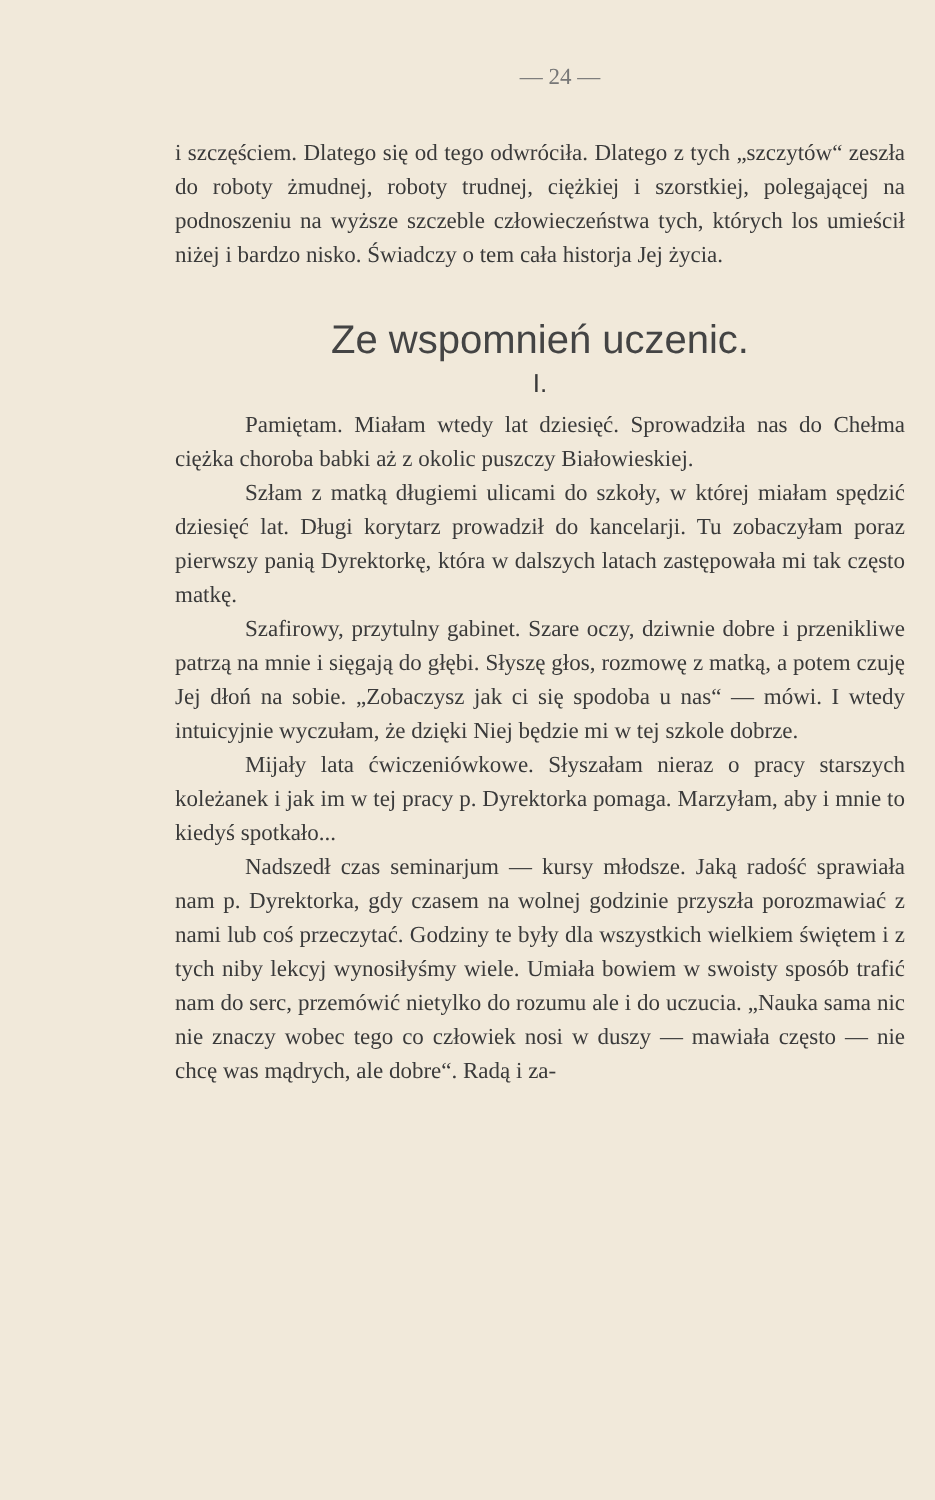— 24 —
i szczęściem. Dlatego się od tego odwróciła. Dlatego z tych „szczytów“ zeszła do roboty żmudnej, roboty trudnej, ciężkiej i szorstkiej, polegającej na podnoszeniu na wyższe szczeble człowieczeństwa tych, których los umieścił niżej i bardzo nisko. Świadczy o tem cała historja Jej życia.
Ze wspomnień uczenic.
I.
Pamiętam. Miałam wtedy lat dziesięć. Sprowadziła nas do Chełma ciężka choroba babki aż z okolic puszczy Białowieskiej.
Szłam z matką długiemi ulicami do szkoły, w której miałam spędzić dziesięć lat. Długi korytarz prowadził do kancelarji. Tu zobaczyłam poraz pierwszy panią Dyrektorkę, która w dalszych latach zastępowała mi tak często matkę.
Szafirowy, przytulny gabinet. Szare oczy, dziwnie dobre i przenikliwe patrzą na mnie i sięgają do głębi. Słyszę głos, rozmowę z matką, a potem czuję Jej dłoń na sobie. „Zobaczysz jak ci się spodoba u nas“ — mówi. I wtedy intuicyjnie wyczułam, że dzięki Niej będzie mi w tej szkole dobrze.
Mijały lata ćwiczeniówkowe. Słyszałam nieraz o pracy starszych koleżanek i jak im w tej pracy p. Dyrektorka pomaga. Marzyłam, aby i mnie to kiedyś spotkało...
Nadszedł czas seminarjum — kursy młodsze. Jaką radość sprawiała nam p. Dyrektorka, gdy czasem na wolnej godzinie przyszła porozmawiać z nami lub coś przeczytać. Godziny te były dla wszystkich wielkiem świętem i z tych niby lekcyj wynosiłyśmy wiele. Umiała bowiem w swoisty sposób trafić nam do serc, przemówić nietylko do rozumu ale i do uczucia. „Nauka sama nic nie znaczy wobec tego co człowiek nosi w duszy — mawiała często — nie chcę was mądrych, ale dobre“. Radą i za-